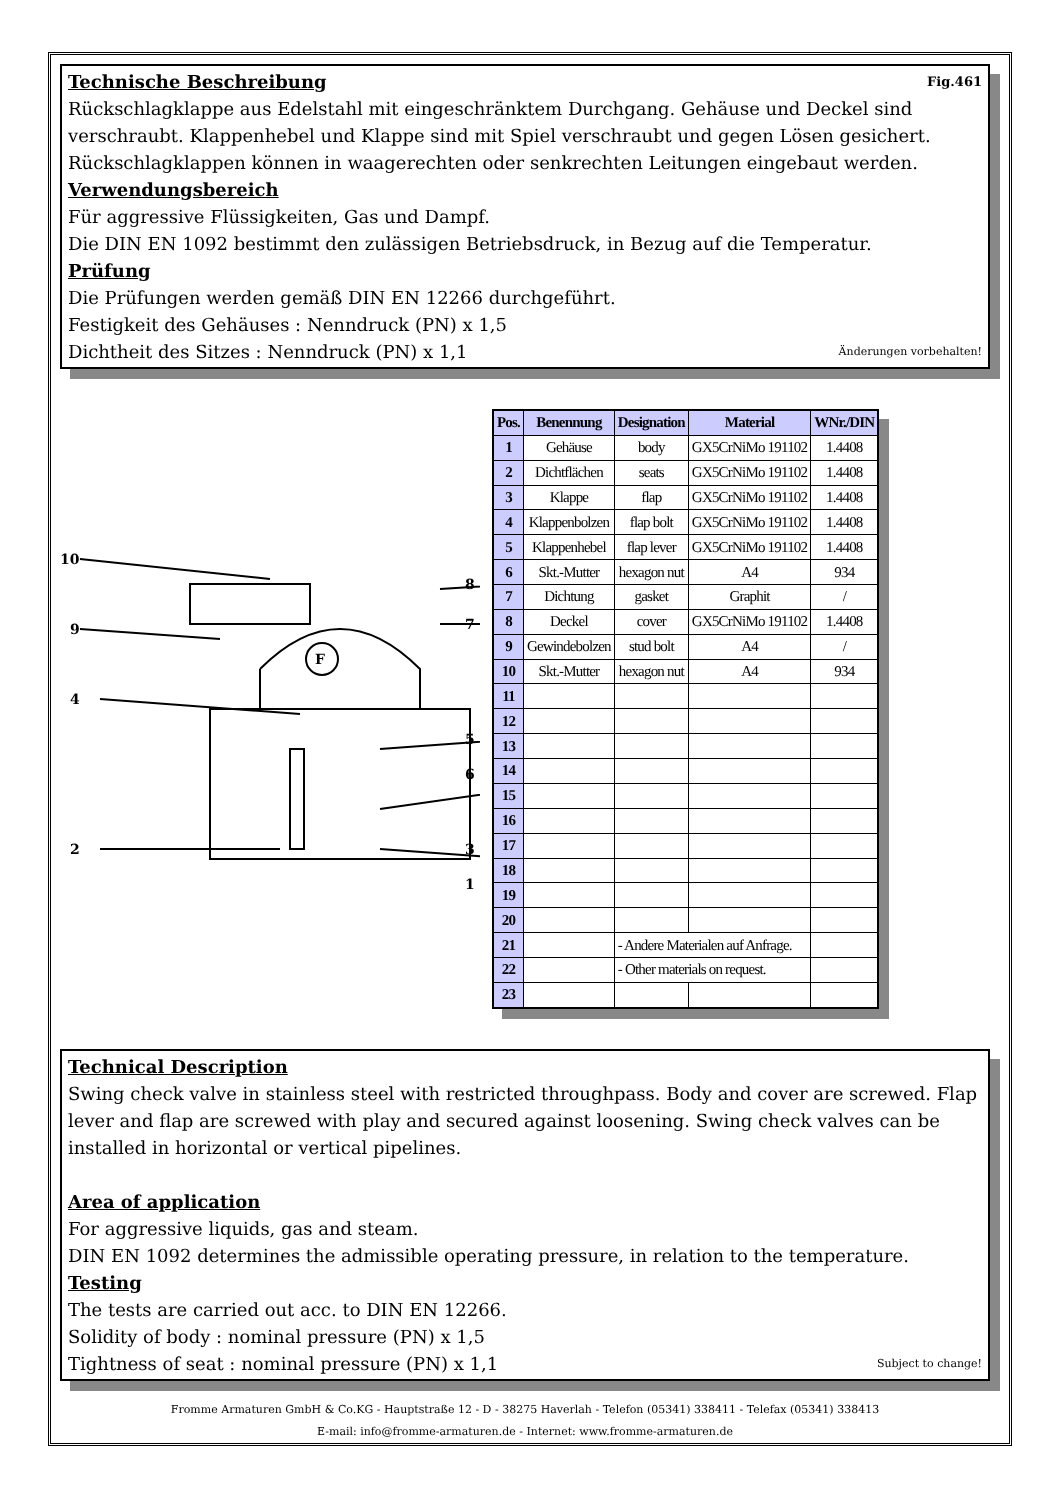Fig.461
Technische Beschreibung
Rückschlagklappe aus Edelstahl mit eingeschränktem Durchgang. Gehäuse und Deckel sind verschraubt. Klappenhebel und Klappe sind mit Spiel verschraubt und gegen Lösen gesichert. Rückschlagklappen können in waagerechten oder senkrechten Leitungen eingebaut werden.
Verwendungsbereich
Für aggressive Flüssigkeiten, Gas und Dampf.
Die DIN EN 1092 bestimmt den zulässigen Betriebsdruck, in Bezug auf die Temperatur.
Prüfung
Die Prüfungen werden gemäß DIN EN 12266 durchgeführt.
Festigkeit des Gehäuses : Nenndruck (PN) x 1,5
Dichtheit des Sitzes : Nenndruck (PN) x 1,1 Änderungen vorbehalten!
10
9
4
2
8
7
5
6
3
1
F
| Pos. | Benennung | Designation | Material | WNr./DIN |
| --- | --- | --- | --- | --- |
| 1 | Gehäuse | body | GX5CrNiMo 191102 | 1.4408 |
| 2 | Dichtflächen | seats | GX5CrNiMo 191102 | 1.4408 |
| 3 | Klappe | flap | GX5CrNiMo 191102 | 1.4408 |
| 4 | Klappenbolzen | flap bolt | GX5CrNiMo 191102 | 1.4408 |
| 5 | Klappenhebel | flap lever | GX5CrNiMo 191102 | 1.4408 |
| 6 | Skt.-Mutter | hexagon nut | A4 | 934 |
| 7 | Dichtung | gasket | Graphit | / |
| 8 | Deckel | cover | GX5CrNiMo 191102 | 1.4408 |
| 9 | Gewindebolzen | stud bolt | A4 | / |
| 10 | Skt.-Mutter | hexagon nut | A4 | 934 |
| 11 | | | | |
| 12 | | | | |
| 13 | | | | |
| 14 | | | | |
| 15 | | | | |
| 16 | | | | |
| 17 | | | | |
| 18 | | | | |
| 19 | | | | |
| 20 | | | | |
| 21 | | - Andere Materialen auf Anfrage. | | |
| 22 | | - Other materials on request. | | |
| 23 | | | | |
Technical Description
Swing check valve in stainless steel with restricted throughpass. Body and cover are screwed. Flap lever and flap are screwed with play and secured against loosening. Swing check valves can be installed in horizontal or vertical pipelines.
Area of application
For aggressive liquids, gas and steam.
DIN EN 1092 determines the admissible operating pressure, in relation to the temperature.
Testing
The tests are carried out acc. to DIN EN 12266.
Solidity of body : nominal pressure (PN) x 1,5
Tightness of seat : nominal pressure (PN) x 1,1 Subject to change!
Fromme Armaturen GmbH & Co.KG - Hauptstraße 12 - D - 38275 Haverlah - Telefon (05341) 338411 - Telefax (05341) 338413
E-mail: info@fromme-armaturen.de - Internet: www.fromme-armaturen.de